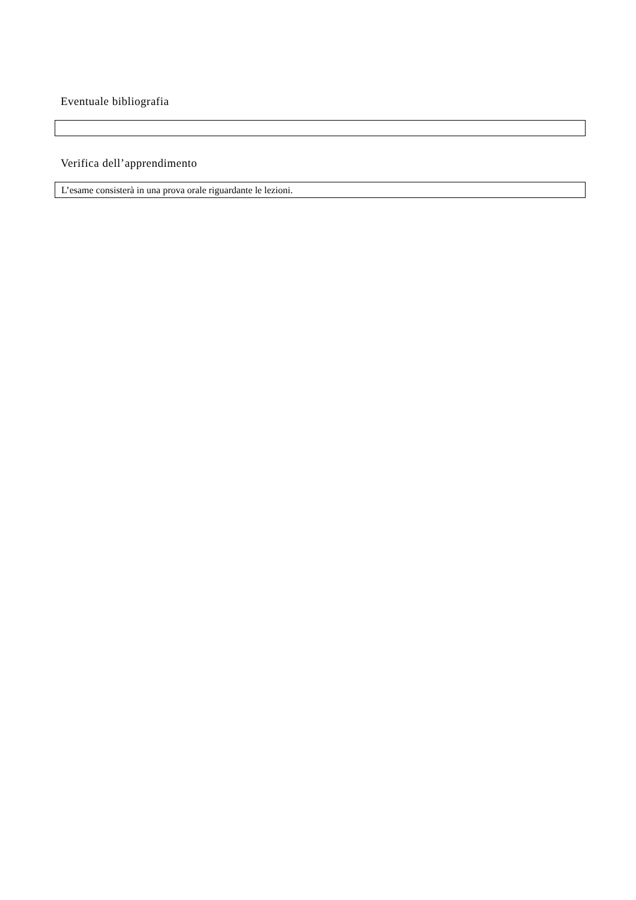Eventuale bibliografia
Verifica dell’apprendimento
L’esame consisterà in una prova orale riguardante le lezioni.